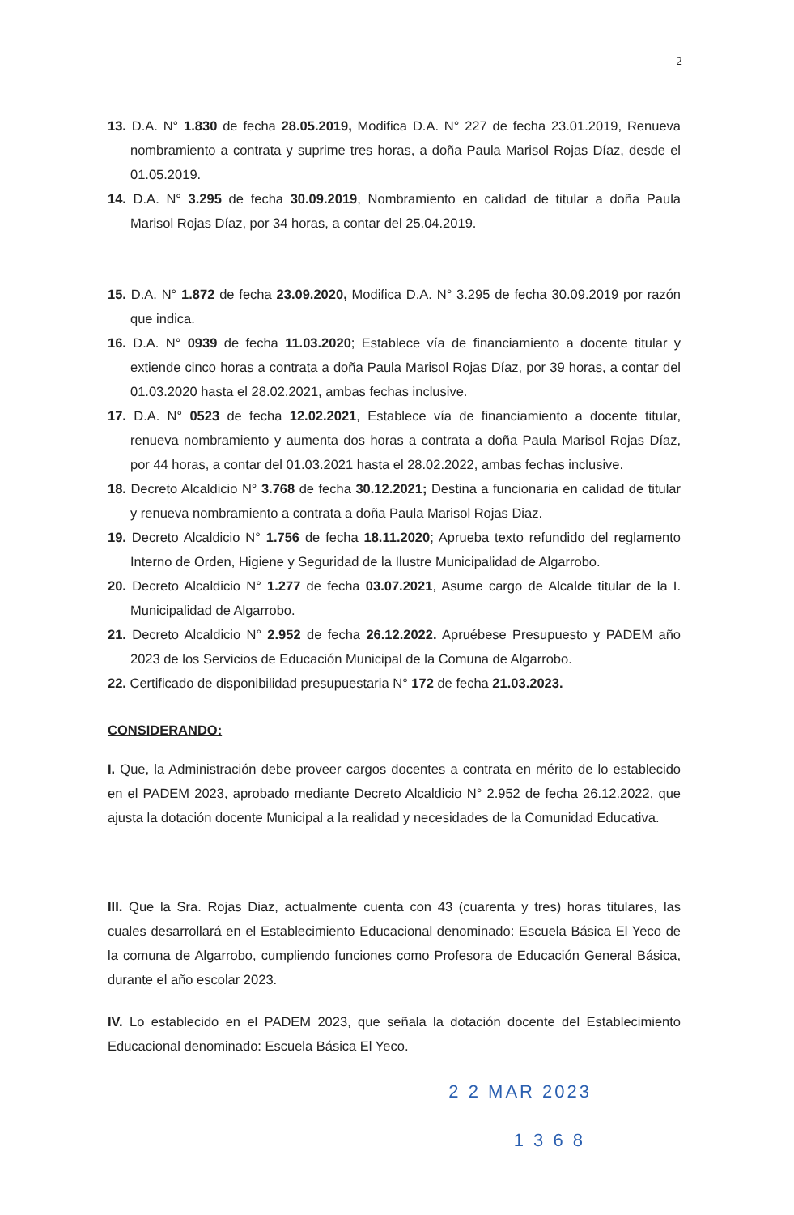2
13. D.A. N° 1.830 de fecha 28.05.2019, Modifica D.A. N° 227 de fecha 23.01.2019, Renueva nombramiento a contrata y suprime tres horas, a doña Paula Marisol Rojas Díaz, desde el 01.05.2019.
14. D.A. N° 3.295 de fecha 30.09.2019, Nombramiento en calidad de titular a doña Paula Marisol Rojas Díaz, por 34 horas, a contar del 25.04.2019.
15. D.A. N° 1.872 de fecha 23.09.2020, Modifica D.A. N° 3.295 de fecha 30.09.2019 por razón que indica.
16. D.A. N° 0939 de fecha 11.03.2020; Establece vía de financiamiento a docente titular y extiende cinco horas a contrata a doña Paula Marisol Rojas Díaz, por 39 horas, a contar del 01.03.2020 hasta el 28.02.2021, ambas fechas inclusive.
17. D.A. N° 0523 de fecha 12.02.2021, Establece vía de financiamiento a docente titular, renueva nombramiento y aumenta dos horas a contrata a doña Paula Marisol Rojas Díaz, por 44 horas, a contar del 01.03.2021 hasta el 28.02.2022, ambas fechas inclusive.
18. Decreto Alcaldicio N° 3.768 de fecha 30.12.2021; Destina a funcionaria en calidad de titular y renueva nombramiento a contrata a doña Paula Marisol Rojas Diaz.
19. Decreto Alcaldicio N° 1.756 de fecha 18.11.2020; Aprueba texto refundido del reglamento Interno de Orden, Higiene y Seguridad de la Ilustre Municipalidad de Algarrobo.
20. Decreto Alcaldicio N° 1.277 de fecha 03.07.2021, Asume cargo de Alcalde titular de la I. Municipalidad de Algarrobo.
21. Decreto Alcaldicio N° 2.952 de fecha 26.12.2022. Apruébese Presupuesto y PADEM año 2023 de los Servicios de Educación Municipal de la Comuna de Algarrobo.
22. Certificado de disponibilidad presupuestaria N° 172 de fecha 21.03.2023.
CONSIDERANDO:
I. Que, la Administración debe proveer cargos docentes a contrata en mérito de lo establecido en el PADEM 2023, aprobado mediante Decreto Alcaldicio N° 2.952 de fecha 26.12.2022, que ajusta la dotación docente Municipal a la realidad y necesidades de la Comunidad Educativa.
III. Que la Sra. Rojas Diaz, actualmente cuenta con 43 (cuarenta y tres) horas titulares, las cuales desarrollará en el Establecimiento Educacional denominado: Escuela Básica El Yeco de la comuna de Algarrobo, cumpliendo funciones como Profesora de Educación General Básica, durante el año escolar 2023.
IV. Lo establecido en el PADEM 2023, que señala la dotación docente del Establecimiento Educacional denominado: Escuela Básica El Yeco.
2 2 MAR 2023
1 3 6 8